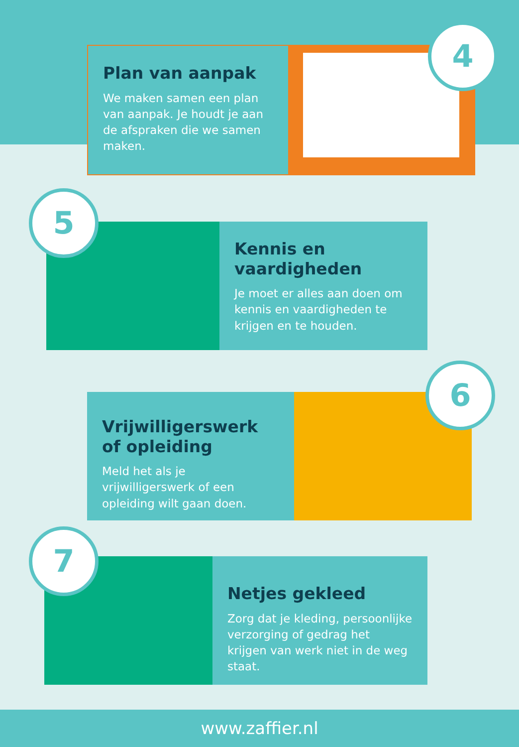Plan van aanpak
We maken samen een plan van aanpak. Je houdt je aan de afspraken die we samen maken.
4
Kennis en vaardigheden
Je moet er alles aan doen om kennis en vaardigheden te krijgen en te houden.
5
Vrijwilligerswerk of opleiding
Meld het als je vrijwilligerswerk of een opleiding wilt gaan doen.
6
Netjes gekleed
Zorg dat je kleding, persoonlijke verzorging of gedrag het krijgen van werk niet in de weg staat.
7
www.zaffier.nl